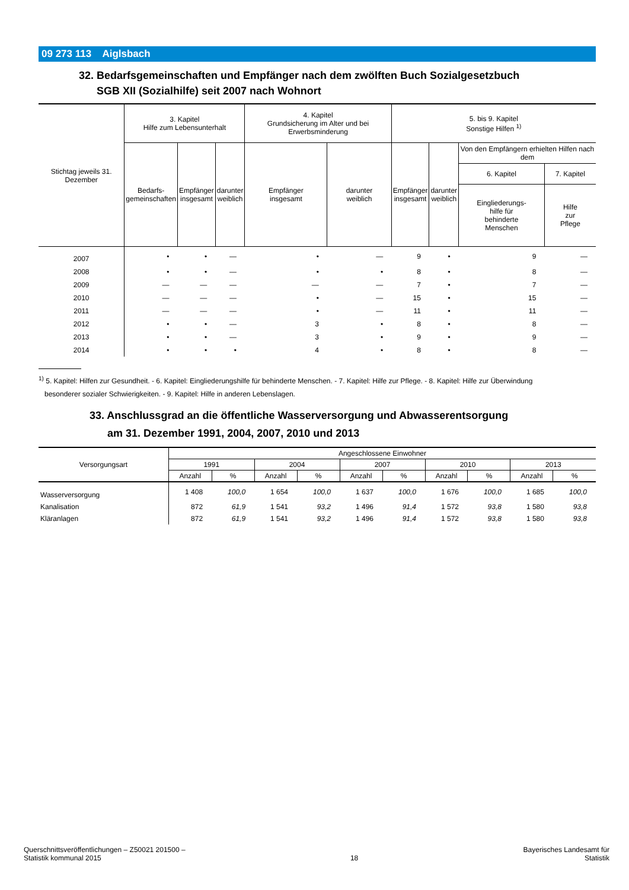09 273 113 Aiglsbach
32. Bedarfsgemeinschaften und Empfänger nach dem zwölften Buch Sozialgesetzbuch
SGB XII (Sozialhilfe) seit 2007 nach Wohnort
| Stichtag jeweils 31. Dezember | 3. Kapitel Hilfe zum Lebensunterhalt | | | 4. Kapitel Grundsicherung im Alter und bei Erwerbsminderung | | 5. bis 9. Kapitel Sonstige Hilfen <sup>1)</sup> | | | |
| --- | --- | --- | --- | --- | --- | --- | --- | --- | --- |
| | Bedarfs- gemeinschaften | Empfänger insgesamt | darunter weiblich | Empfänger insgesamt | darunter weiblich | Empfänger insgesamt | darunter weiblich | Von den Empfängern erhielten Hilfen nach dem | |
| | | | | | | | | 6. Kapitel | 7. Kapitel |
| | | | | | | | | Eingliederungs- hilfe für behinderte Menschen | Hilfe zur Pflege |
| 2007 | • | • | — | • | — | 9 | • | 9 | — |
| 2008 | • | • | — | • | • | 8 | • | 8 | — |
| 2009 | — | — | — | — | — | 7 | • | 7 | — |
| 2010 | — | — | — | • | — | 15 | • | 15 | — |
| 2011 | — | — | — | • | — | 11 | • | 11 | — |
| 2012 | • | • | — | 3 | • | 8 | • | 8 | — |
| 2013 | • | • | — | 3 | • | 9 | • | 9 | — |
| 2014 | • | • | • | 4 | • | 8 | • | 8 | — |
<sup>1)</sup> 5. Kapitel: Hilfen zur Gesundheit. - 6. Kapitel: Eingliederungshilfe für behinderte Menschen. - 7. Kapitel: Hilfe zur Pflege. - 8. Kapitel: Hilfe zur Überwindung
besonderer sozialer Schwierigkeiten. - 9. Kapitel: Hilfe in anderen Lebenslagen.
33. Anschlussgrad an die öffentliche Wasserversorgung und Abwasserentsorgung
am 31. Dezember 1991, 2004, 2007, 2010 und 2013
| Versorgungsart | Angeschlossene Einwohner | | | | | | | | | |
| --- | --- | --- | --- | --- | --- | --- | --- | --- | --- | --- |
| | 1991 | | 2004 | | 2007 | | 2010 | | 2013 | |
| | Anzahl | % | Anzahl | % | Anzahl | % | Anzahl | % | Anzahl | % |
| Wasserversorgung | 1 408 | 100,0 | 1 654 | 100,0 | 1 637 | 100,0 | 1 676 | 100,0 | 1 685 | 100,0 |
| Kanalisation | 872 | 61,9 | 1 541 | 93,2 | 1 496 | 91,4 | 1 572 | 93,8 | 1 580 | 93,8 |
| Kläranlagen | 872 | 61,9 | 1 541 | 93,2 | 1 496 | 91,4 | 1 572 | 93,8 | 1 580 | 93,8 |
Querschnittsveröffentlichungen – Z50021 201500 –
Statistik kommunal 2015
18
Bayerisches Landesamt für
Statistik